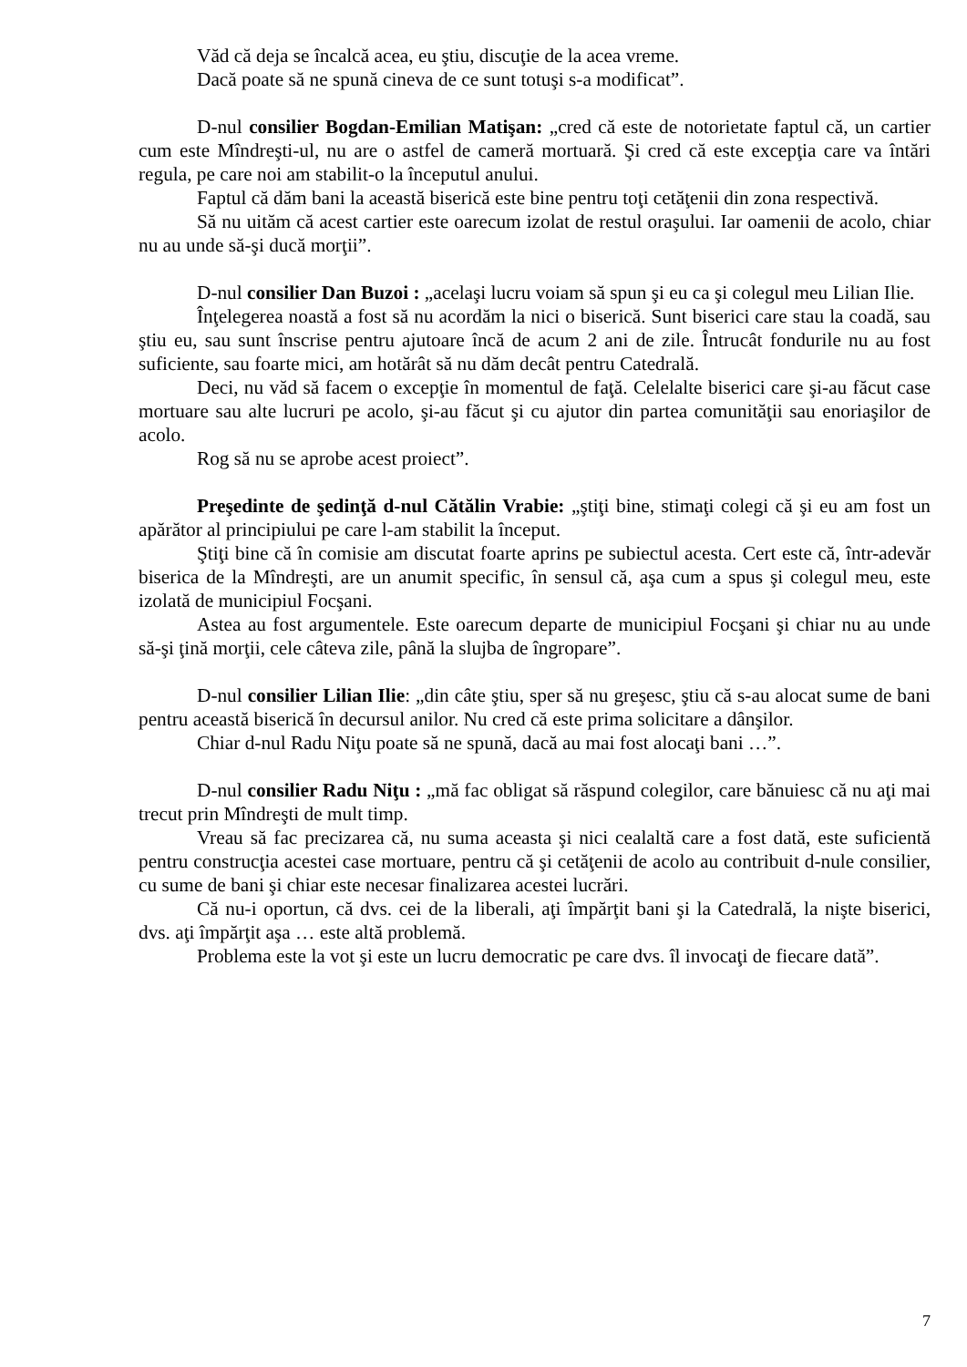Văd că deja se încalcă acea, eu ştiu, discuţie de la acea vreme.
Dacă poate să ne spună cineva de ce sunt totuşi s-a modificat”.
D-nul consilier Bogdan-Emilian Matişan: „cred că este de notorietate faptul că, un cartier cum este Mîndreşti-ul, nu are o astfel de cameră mortuară. Şi cred că este excepţia care va întări regula, pe care noi am stabilit-o la începutul anului.
Faptul că dăm bani la această biserică este bine pentru toţi cetăţenii din zona respectivă.
Să nu uităm că acest cartier este oarecum izolat de restul oraşului. Iar oamenii de acolo, chiar nu au unde să-şi ducă morţii”.
D-nul consilier Dan Buzoi : „acelaşi lucru voiam să spun şi eu ca şi colegul meu Lilian Ilie.
Înţelegerea noastă a fost să nu acordăm la nici o biserică. Sunt biserici care stau la coadă, sau ştiu eu, sau sunt înscrise pentru ajutoare încă de acum 2 ani de zile. Întrucât fondurile nu au fost suficiente, sau foarte mici, am hotărât să nu dăm decât pentru Catedrală.
Deci, nu văd să facem o excepţie în momentul de faţă. Celelalte biserici care şi-au făcut case mortuare sau alte lucruri pe acolo, şi-au făcut şi cu ajutor din partea comunităţii sau enoriaşilor de acolo.
Rog să nu se aprobe acest proiect”.
Preşedinte de şedinţă d-nul Cătălin Vrabie: „ştiţi bine, stimaţi colegi că şi eu am fost un apărător al principiului pe care l-am stabilit la început.
Ştiţi bine că în comisie am discutat foarte aprins pe subiectul acesta. Cert este că, într-adevăr biserica de la Mîndreşti, are un anumit specific, în sensul că, aşa cum a spus şi colegul meu, este izolată de municipiul Focşani.
Astea au fost argumentele. Este oarecum departe de municipiul Focşani şi chiar nu au unde să-şi ţină morţii, cele câteva zile, până la slujba de îngropare”.
D-nul consilier Lilian Ilie: „din câte ştiu, sper să nu greşesc, ştiu că s-au alocat sume de bani pentru această biserică în decursul anilor. Nu cred că este prima solicitare a dânşilor.
Chiar d-nul Radu Niţu poate să ne spună, dacă au mai fost alocaţi bani …”.
D-nul consilier Radu Niţu : „mă fac obligat să răspund colegilor, care bănuiesc că nu aţi mai trecut prin Mîndreşti de mult timp.
Vreau să fac precizarea că, nu suma aceasta şi nici cealaltă care a fost dată, este suficientă pentru construcţia acestei case mortuare, pentru că şi cetăţenii de acolo au contribuit d-nule consilier, cu sume de bani şi chiar este necesar finalizarea acestei lucrări.
Că nu-i oportun, că dvs. cei de la liberali, aţi împărţit bani şi la Catedrală, la nişte biserici, dvs. aţi împărţit aşa … este altă problemă.
Problema este la vot şi este un lucru democratic pe care dvs. îl invocaţi de fiecare dată”.
7